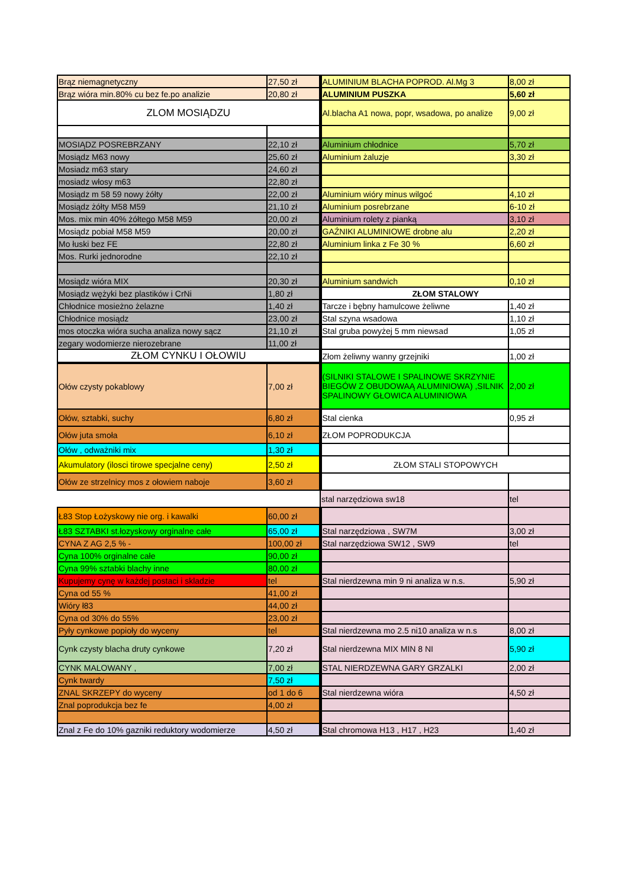| Brąz niemagnetyczny | 27,50 zł | ALUMINIUM BLACHA POPROD. Al.Mg 3 | 8,00 zł |
| Brąz wióra min.80% cu bez fe.po analizie | 20,80 zł | ALUMINIUM PUSZKA | 5,60 zł |
| ZLOM MOSIĄDZU | | Al.blacha A1 nowa, popr, wsadowa, po analize | 9,00 zł |
| MOSIĄDZ POSREBRZANY | 22,10 zł | Aluminium chłodnice | 5,70 zł |
| Mosiądz M63 nowy | 25,60 zł | Aluminium żaluzje | 3,30 zł |
| Mosiadz m63 stary | 24,60 zł | | |
| mosiadz włosy m63 | 22,80 zł | | |
| Mosiądz m 58 59 nowy żółty | 22,00 zł | Aluminium wióry minus wilgoć | 4,10 zł |
| Mosiądz żółty M58 M59 | 21,10 zł | Aluminium posrebrzane | 6-10 zł |
| Mos. mix min 40% żółtego M58 M59 | 20,00 zł | Aluminium rolety z pianką | 3,10 zł |
| Mosiądz pobiał M58 M59 | 20,00 zł | GAŹNIKI ALUMINIOWE drobne alu | 2,20 zł |
| Mo łuski bez FE | 22,80 zł | Aluminium linka z Fe 30 % | 6,60 zł |
| Mos. Rurki jednorodne | 22,10 zł | | |
| Mosiądz wióra MIX | 20,30 zł | Aluminium sandwich | 0,10 zł |
| Mosiądz wężyki bez plastików i CrNi | 1,80 zł | ZŁOM STALOWY | |
| Chłodnice mosieżno żelazne | 1,40 zł | Tarcze i bębny hamulcowe żeliwne | 1,40 zł |
| Chłodnice mosiądz | 23,00 zł | Stal szyna wsadowa | 1,10 zł |
| mos otoczka wióra sucha analiza nowy sącz | 21,10 zł | Stal gruba powyżej 5 mm niewsad | 1,05 zł |
| zegary wodomierze nierozebrane | 11,00 zł | | |
| ZŁOM CYNKU I OŁOWIU | | Złom żeliwny wanny grzejniki | 1,00 zł |
| Ołów czysty pokablowy | 7,00 zł | (SILNIKI STALOWE I SPALINOWE SKRZYNIE BIEGÓW Z OBUDOWAĄ ALUMINIOWA) ,SILNIK SPALINOWY GŁOWICA ALUMINIOWA | 2,00 zł |
| Ołów, sztabki, suchy | 6,80 zł | Stal cienka | 0,95 zł |
| Ołów juta smoła | 6,10 zł | ZŁOM POPRODUKCJA | |
| Ołów , odważniki mix | 1,30 zł | | |
| Akumulatory (ilosci tirowe specjalne ceny) | 2,50 zł | ZŁOM STALI STOPOWYCH | |
| Ołów ze strzelnicy mos z ołowiem naboje | 3,60 zł | | |
| | | stal narzędziowa sw18 | tel |
| Ł83 Stop Łożyskowy nie org. i kawalki | 60,00 zł | | |
| Ł83 SZTABKI st.łozyskowy orginalne całe | 65,00 zł | Stal narzędziowa , SW7M | 3,00 zł |
| CYNA Z AG 2,5 % - | 100,00 zł | Stal narzędziowa SW12 , SW9 | tel |
| Cyna 100% orginalne całe | 90,00 zł | | |
| Cyna 99% sztabki blachy inne | 80,00 zł | | |
| Kupujemy cynę w każdej postaci i skladzie | tel | Stal nierdzewna min 9 ni analiza w n.s. | 5,90 zł |
| Cyna od 55 % | 41,00 zł | | |
| Wióry ł83 | 44,00 zł | | |
| Cyna od 30% do 55% | 23,00 zł | | |
| Pyły cynkowe popioły do wyceny | tel | Stal nierdzewna mo 2.5 ni10 analiza w n.s | 8,00 zł |
| Cynk czysty blacha druty cynkowe | 7,20 zł | Stal nierdzewna MIX MIN 8 NI | 5,90 zł |
| CYNK MALOWANY , | 7,00 zł | STAL NIERDZEWNA GARY GRZALKI | 2,00 zł |
| Cynk twardy | 7,50 zł | | |
| ZNAL SKRZEPY do wyceny | od 1 do 6 | Stal nierdzewna wióra | 4,50 zł |
| Znal poprodukcja bez fe | 4,00 zł | | |
| Znal z Fe do 10% gazniki reduktory wodomierze | 4,50 zł | Stal chromowa H13 , H17 , H23 | 1,40 zł |